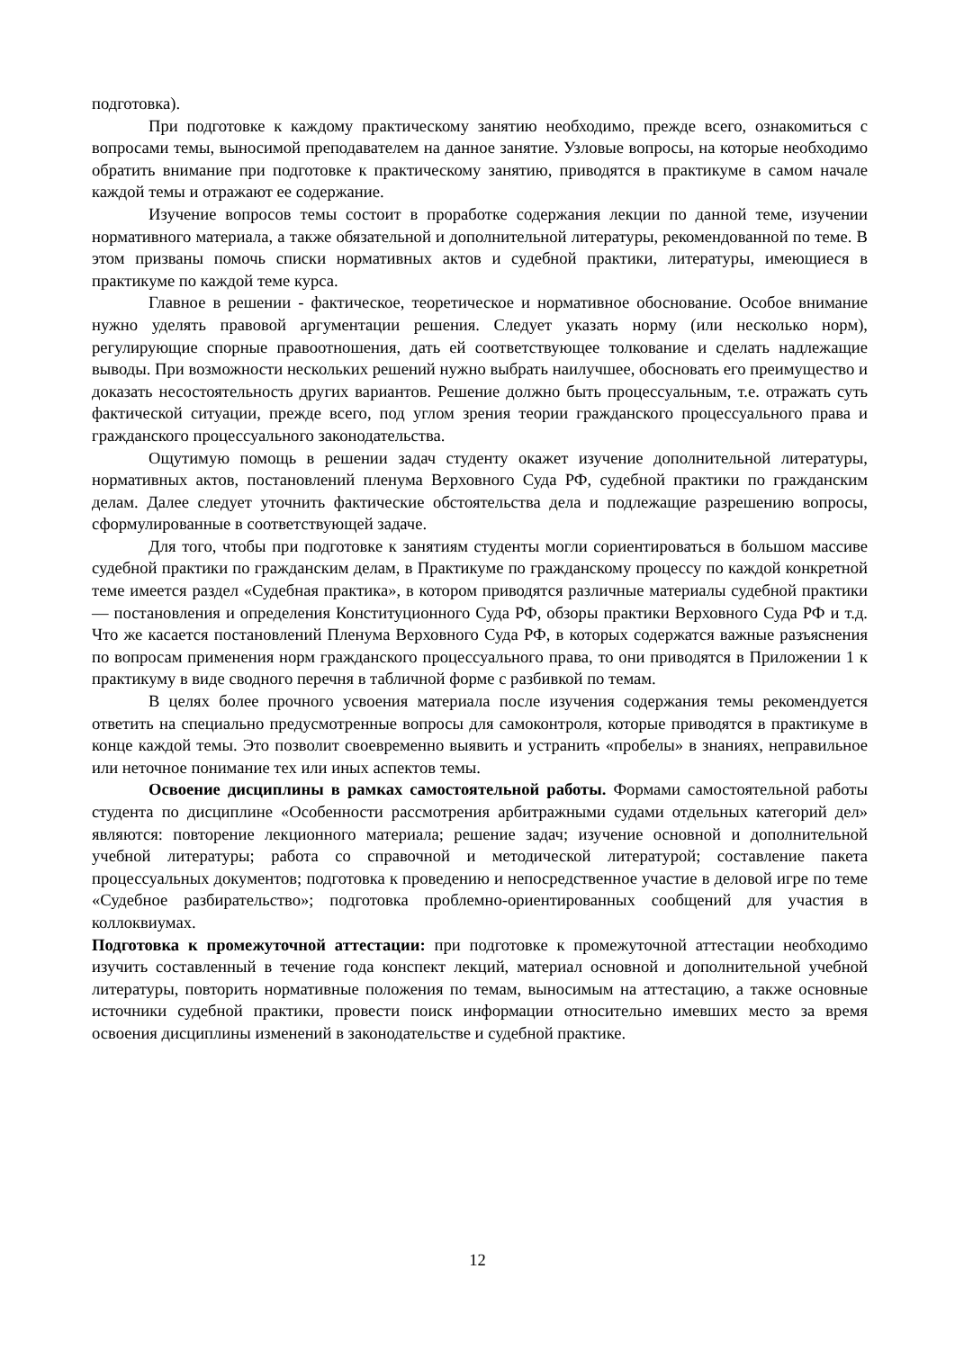подготовка).
При подготовке к каждому практическому занятию необходимо, прежде всего, ознакомиться с вопросами темы, выносимой преподавателем на данное занятие. Узловые вопросы, на которые необходимо обратить внимание при подготовке к практическому занятию, приводятся в практикуме в самом начале каждой темы и отражают ее содержание.
Изучение вопросов темы состоит в проработке содержания лекции по данной теме, изучении нормативного материала, а также обязательной и дополнительной литературы, рекомендованной по теме. В этом призваны помочь списки нормативных актов и судебной практики, литературы, имеющиеся в практикуме по каждой теме курса.
Главное в решении - фактическое, теоретическое и нормативное обоснование. Особое внимание нужно уделять правовой аргументации решения. Следует указать норму (или несколько норм), регулирующие спорные правоотношения, дать ей соответствующее толкование и сделать надлежащие выводы. При возможности нескольких решений нужно выбрать наилучшее, обосновать его преимущество и доказать несостоятельность других вариантов. Решение должно быть процессуальным, т.е. отражать суть фактической ситуации, прежде всего, под углом зрения теории гражданского процессуального права и гражданского процессуального законодательства.
Ощутимую помощь в решении задач студенту окажет изучение дополнительной литературы, нормативных актов, постановлений пленума Верховного Суда РФ, судебной практики по гражданским делам. Далее следует уточнить фактические обстоятельства дела и подлежащие разрешению вопросы, сформулированные в соответствующей задаче.
Для того, чтобы при подготовке к занятиям студенты могли сориентироваться в большом массиве судебной практики по гражданским делам, в Практикуме по гражданскому процессу по каждой конкретной теме имеется раздел «Судебная практика», в котором приводятся различные материалы судебной практики — постановления и определения Конституционного Суда РФ, обзоры практики Верховного Суда РФ и т.д. Что же касается постановлений Пленума Верховного Суда РФ, в которых содержатся важные разъяснения по вопросам применения норм гражданского процессуального права, то они приводятся в Приложении 1 к практикуму в виде сводного перечня в табличной форме с разбивкой по темам.
В целях более прочного усвоения материала после изучения содержания темы рекомендуется ответить на специально предусмотренные вопросы для самоконтроля, которые приводятся в практикуме в конце каждой темы. Это позволит своевременно выявить и устранить «пробелы» в знаниях, неправильное или неточное понимание тех или иных аспектов темы.
Освоение дисциплины в рамках самостоятельной работы. Формами самостоятельной работы студента по дисциплине «Особенности рассмотрения арбитражными судами отдельных категорий дел» являются: повторение лекционного материала; решение задач; изучение основной и дополнительной учебной литературы; работа со справочной и методической литературой; составление пакета процессуальных документов; подготовка к проведению и непосредственное участие в деловой игре по теме «Судебное разбирательство»; подготовка проблемно-ориентированных сообщений для участия в коллоквиумах.
Подготовка к промежуточной аттестации: при подготовке к промежуточной аттестации необходимо изучить составленный в течение года конспект лекций, материал основной и дополнительной учебной литературы, повторить нормативные положения по темам, выносимым на аттестацию, а также основные источники судебной практики, провести поиск информации относительно имевших место за время освоения дисциплины изменений в законодательстве и судебной практике.
12